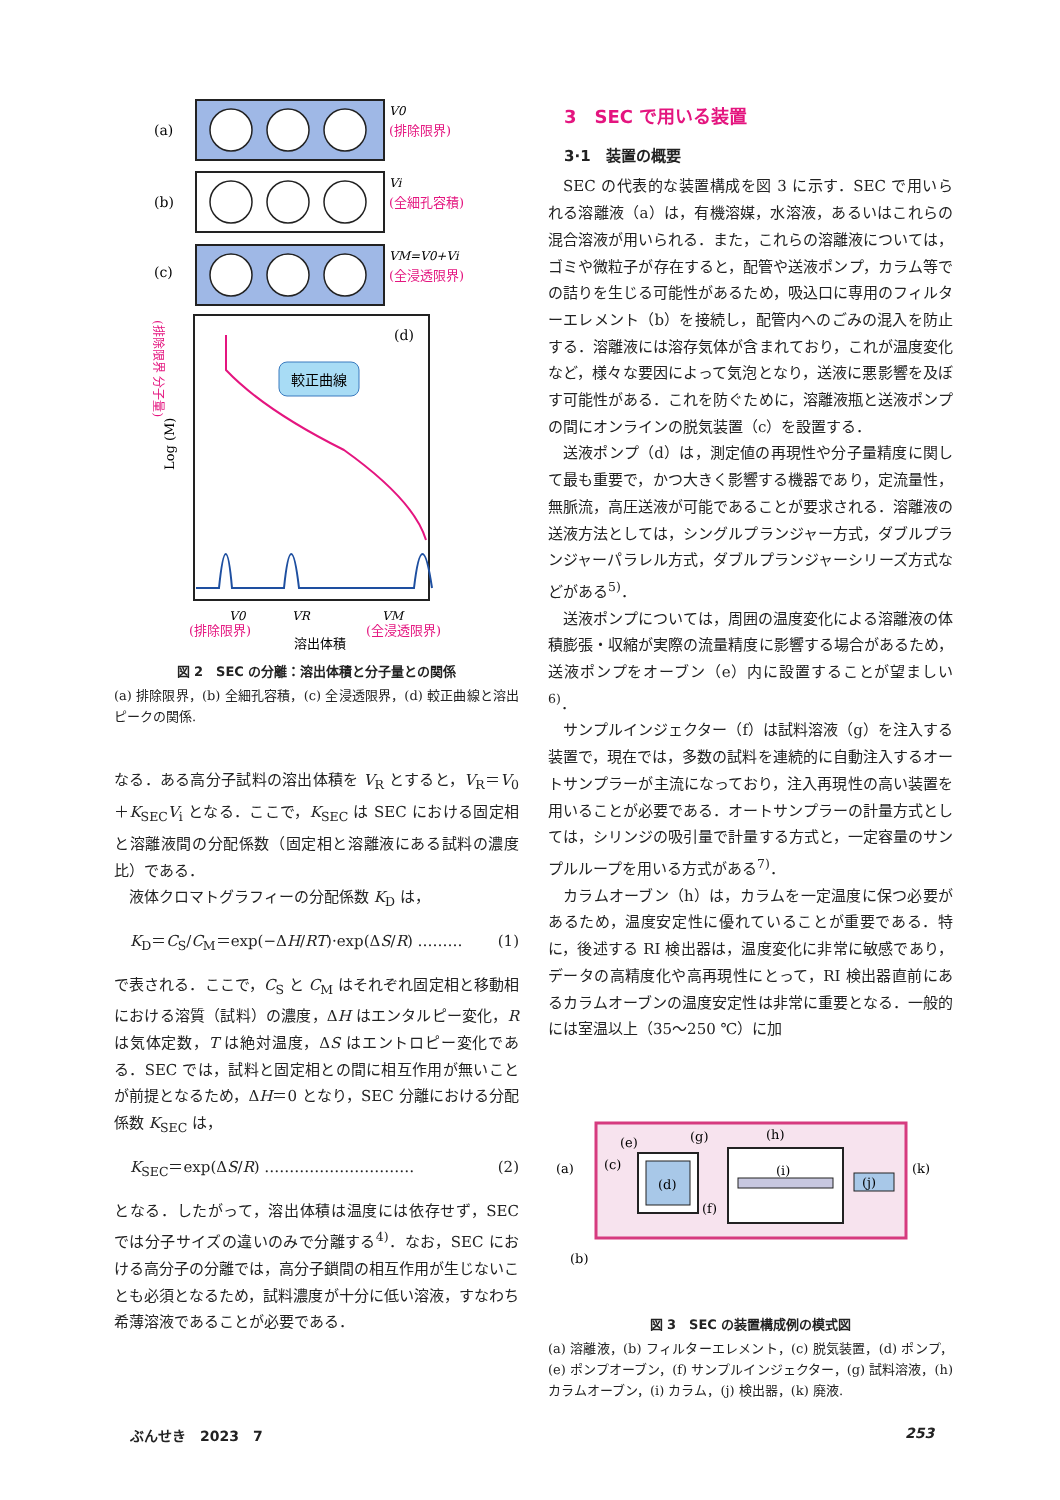(a)
V0
(排除限界)
(b)
Vi
(全細孔容積)
(c)
VM=V0+Vi
(全浸透限界)
(d)
較正曲線
V0
VR
VM
(排除限界)
溶出体積
(全浸透限界)
Log (M)
(排除限界 分子量)
図 2　SEC の分離：溶出体積と分子量との関係
(a) 排除限界，(b) 全細孔容積，(c) 全浸透限界，(d) 較正曲線と溶出ピークの関係.
なる．ある高分子試料の溶出体積を V<sub>R</sub> とすると，V<sub>R</sub>＝V<sub>0</sub>＋K<sub>SEC</sub>V<sub>i</sub> となる．ここで，K<sub>SEC</sub> は SEC における固定相と溶離液間の分配係数（固定相と溶離液にある試料の濃度比）である．
液体クロマトグラフィーの分配係数 K<sub>D</sub> は，
K<sub>D</sub>＝C<sub>S</sub>/C<sub>M</sub>＝exp(−ΔH/RT)·exp(ΔS/R) ……… (1)
で表される．ここで，C<sub>S</sub> と C<sub>M</sub> はそれぞれ固定相と移動相における溶質（試料）の濃度，ΔH はエンタルピー変化，R は気体定数，T は絶対温度，ΔS はエントロピー変化である．SEC では，試料と固定相との間に相互作用が無いことが前提となるため，ΔH＝0 となり，SEC 分離における分配係数 K<sub>SEC</sub> は，
K<sub>SEC</sub>＝exp(ΔS/R) ………………………… (2)
となる．したがって，溶出体積は温度には依存せず，SEC では分子サイズの違いのみで分離する<sup>4)</sup>．なお，SEC における高分子の分離では，高分子鎖間の相互作用が生じないことも必須となるため，試料濃度が十分に低い溶液，すなわち希薄溶液であることが必要である．
3　SEC で用いる装置
3·1　装置の概要
SEC の代表的な装置構成を図 3 に示す．SEC で用いられる溶離液（a）は，有機溶媒，水溶液，あるいはこれらの混合溶液が用いられる．また，これらの溶離液については，ゴミや微粒子が存在すると，配管や送液ポンプ，カラム等での詰りを生じる可能性があるため，吸込口に専用のフィルターエレメント（b）を接続し，配管内へのごみの混入を防止する．溶離液には溶存気体が含まれており，これが温度変化など，様々な要因によって気泡となり，送液に悪影響を及ぼす可能性がある．これを防ぐために，溶離液瓶と送液ポンプの間にオンラインの脱気装置（c）を設置する．
送液ポンプ（d）は，測定値の再現性や分子量精度に関して最も重要で，かつ大きく影響する機器であり，定流量性，無脈流，高圧送液が可能であることが要求される．溶離液の送液方法としては，シングルプランジャー方式，ダブルプランジャーパラレル方式，ダブルプランジャーシリーズ方式などがある<sup>5)</sup>．
送液ポンプについては，周囲の温度変化による溶離液の体積膨張・収縮が実際の流量精度に影響する場合があるため，送液ポンプをオーブン（e）内に設置することが望ましい<sup>6)</sup>．
サンプルインジェクター（f）は試料溶液（g）を注入する装置で，現在では，多数の試料を連続的に自動注入するオートサンプラーが主流になっており，注入再現性の高い装置を用いることが必要である．オートサンプラーの計量方式としては，シリンジの吸引量で計量する方式と，一定容量のサンプルループを用いる方式がある<sup>7)</sup>．
カラムオーブン（h）は，カラムを一定温度に保つ必要があるため，温度安定性に優れていることが重要である．特に，後述する RI 検出器は，温度変化に非常に敏感であり，データの高精度化や高再現性にとって，RI 検出器直前にあるカラムオーブンの温度安定性は非常に重要となる．一般的には室温以上（35～250 ℃）に加
(d)
(a)
(c)
(e)
(g)
(h)
(i)
(j)
(k)
(f)
(b)
図 3　SEC の装置構成例の模式図
(a) 溶離液，(b) フィルターエレメント，(c) 脱気装置，(d) ポンプ，(e) ポンプオーブン，(f) サンプルインジェクター，(g) 試料溶液，(h) カラムオーブン，(i) カラム，(j) 検出器，(k) 廃液.
ぶんせき　2023　7 253